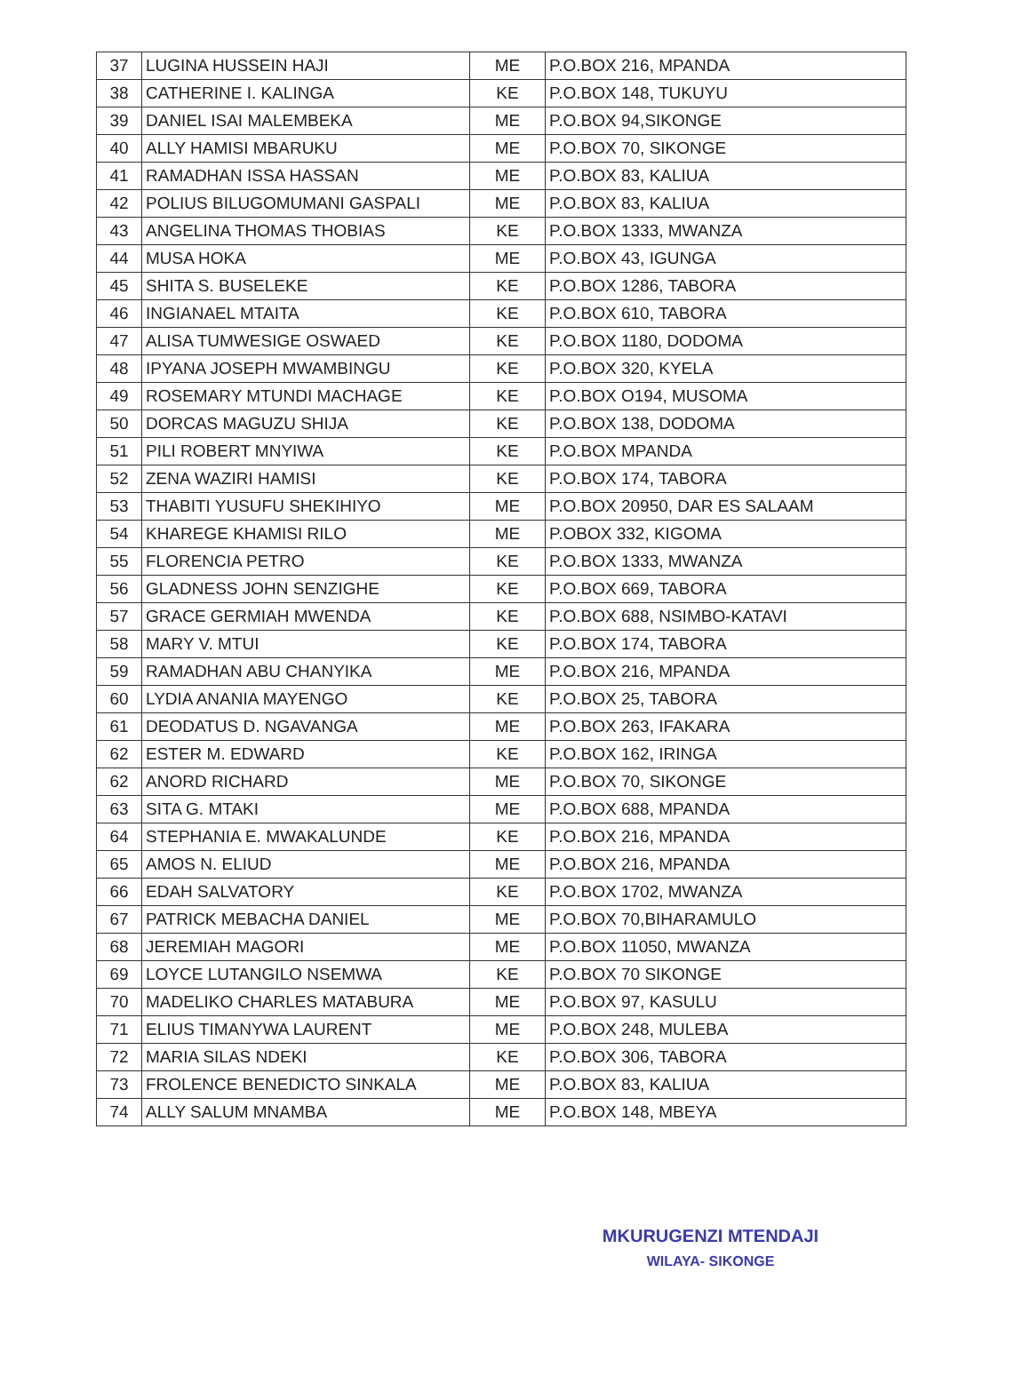| 37 | LUGINA HUSSEIN HAJI | ME | P.O.BOX 216, MPANDA |
| 38 | CATHERINE I. KALINGA | KE | P.O.BOX 148, TUKUYU |
| 39 | DANIEL ISAI MALEMBEKA | ME | P.O.BOX 94,SIKONGE |
| 40 | ALLY HAMISI MBARUKU | ME | P.O.BOX 70, SIKONGE |
| 41 | RAMADHAN ISSA HASSAN | ME | P.O.BOX 83, KALIUA |
| 42 | POLIUS BILUGOMUMANI GASPALI | ME | P.O.BOX 83, KALIUA |
| 43 | ANGELINA THOMAS THOBIAS | KE | P.O.BOX 1333, MWANZA |
| 44 | MUSA HOKA | ME | P.O.BOX 43, IGUNGA |
| 45 | SHITA S. BUSELEKE | KE | P.O.BOX 1286, TABORA |
| 46 | INGIANAEL MTAITA | KE | P.O.BOX 610, TABORA |
| 47 | ALISA TUMWESIGE OSWAED | KE | P.O.BOX 1180, DODOMA |
| 48 | IPYANA JOSEPH MWAMBINGU | KE | P.O.BOX 320, KYELA |
| 49 | ROSEMARY MTUNDI MACHAGE | KE | P.O.BOX O194, MUSOMA |
| 50 | DORCAS MAGUZU SHIJA | KE | P.O.BOX 138, DODOMA |
| 51 | PILI ROBERT MNYIWA | KE | P.O.BOX MPANDA |
| 52 | ZENA WAZIRI HAMISI | KE | P.O.BOX 174, TABORA |
| 53 | THABITI YUSUFU SHEKIHIYO | ME | P.O.BOX 20950, DAR ES SALAAM |
| 54 | KHAREGE KHAMISI RILO | ME | P.OBOX 332, KIGOMA |
| 55 | FLORENCIA PETRO | KE | P.O.BOX 1333, MWANZA |
| 56 | GLADNESS JOHN SENZIGHE | KE | P.O.BOX 669, TABORA |
| 57 | GRACE GERMIAH MWENDA | KE | P.O.BOX 688, NSIMBO-KATAVI |
| 58 | MARY V. MTUI | KE | P.O.BOX 174, TABORA |
| 59 | RAMADHAN ABU CHANYIKA | ME | P.O.BOX 216, MPANDA |
| 60 | LYDIA ANANIA MAYENGO | KE | P.O.BOX 25, TABORA |
| 61 | DEODATUS D. NGAVANGA | ME | P.O.BOX 263, IFAKARA |
| 62 | ESTER M. EDWARD | KE | P.O.BOX 162, IRINGA |
| 62 | ANORD RICHARD | ME | P.O.BOX 70, SIKONGE |
| 63 | SITA G. MTAKI | ME | P.O.BOX 688, MPANDA |
| 64 | STEPHANIA E. MWAKALUNDE | KE | P.O.BOX 216, MPANDA |
| 65 | AMOS N. ELIUD | ME | P.O.BOX 216, MPANDA |
| 66 | EDAH SALVATORY | KE | P.O.BOX 1702, MWANZA |
| 67 | PATRICK MEBACHA DANIEL | ME | P.O.BOX 70,BIHARAMULO |
| 68 | JEREMIAH MAGORI | ME | P.O.BOX 11050, MWANZA |
| 69 | LOYCE LUTANGILO NSEMWA | KE | P.O.BOX 70 SIKONGE |
| 70 | MADELIKO CHARLES MATABURA | ME | P.O.BOX 97, KASULU |
| 71 | ELIUS TIMANYWA LAURENT | ME | P.O.BOX 248, MULEBA |
| 72 | MARIA SILAS NDEKI | KE | P.O.BOX 306, TABORA |
| 73 | FROLENCE BENEDICTO SINKALA | ME | P.O.BOX 83, KALIUA |
| 74 | ALLY SALUM MNAMBA | ME | P.O.BOX 148, MBEYA |
MKURUGENZI MTENDAJI
WILAYA- SIKONGE